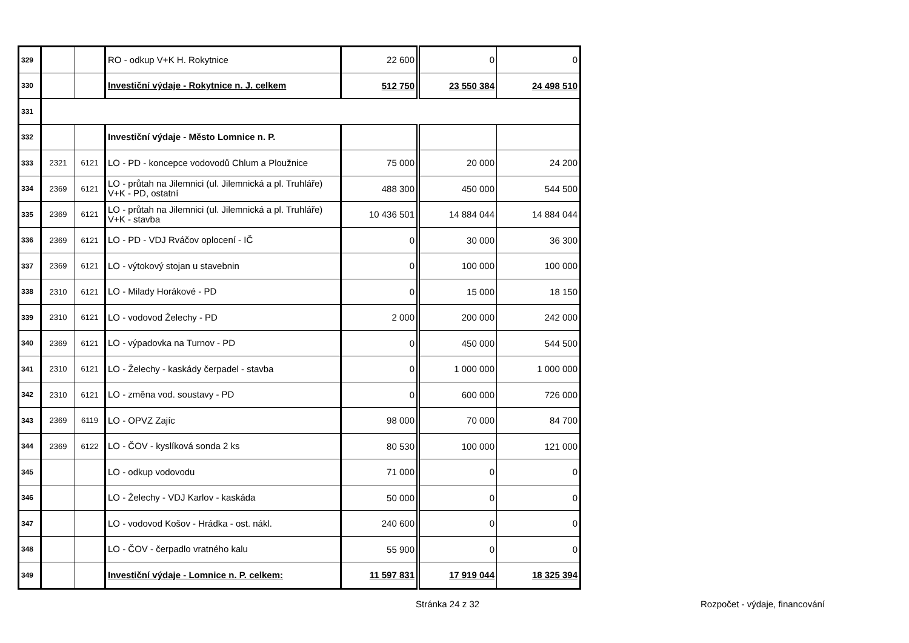| 329 | | | RO - odkup V+K H. Rokytnice | 22 600 | 0 | 0 |
| 330 | | | Investiční výdaje - Rokytnice n. J. celkem | 512 750 | 23 550 384 | 24 498 510 |
| 331 | | | | | | |
| 332 | | | Investiční výdaje - Město Lomnice n. P. | | | |
| 333 | 2321 | 6121 | LO - PD - koncepce vodovodů Chlum a Ploužnice | 75 000 | 20 000 | 24 200 |
| 334 | 2369 | 6121 | LO - průtah na Jilemnici (ul. Jilemnická a pl. Truhláře) V+K - PD, ostatní | 488 300 | 450 000 | 544 500 |
| 335 | 2369 | 6121 | LO - průtah na Jilemnici (ul. Jilemnická a pl. Truhláře) V+K - stavba | 10 436 501 | 14 884 044 | 14 884 044 |
| 336 | 2369 | 6121 | LO - PD - VDJ Rváčov oplocení - IČ | 0 | 30 000 | 36 300 |
| 337 | 2369 | 6121 | LO - výtokový stojan u stavebnin | 0 | 100 000 | 100 000 |
| 338 | 2310 | 6121 | LO - Milady Horákové - PD | 0 | 15 000 | 18 150 |
| 339 | 2310 | 6121 | LO - vodovod Želechy - PD | 2 000 | 200 000 | 242 000 |
| 340 | 2369 | 6121 | LO - výpadovka na Turnov - PD | 0 | 450 000 | 544 500 |
| 341 | 2310 | 6121 | LO - Želechy - kaskády čerpadel - stavba | 0 | 1 000 000 | 1 000 000 |
| 342 | 2310 | 6121 | LO - změna vod. soustavy - PD | 0 | 600 000 | 726 000 |
| 343 | 2369 | 6119 | LO - OPVZ Zajíc | 98 000 | 70 000 | 84 700 |
| 344 | 2369 | 6122 | LO - ČOV - kyslíková sonda 2 ks | 80 530 | 100 000 | 121 000 |
| 345 | | | LO - odkup vodovodu | 71 000 | 0 | 0 |
| 346 | | | LO - Želechy - VDJ Karlov - kaskáda | 50 000 | 0 | 0 |
| 347 | | | LO - vodovod Košov - Hrádka - ost. nákl. | 240 600 | 0 | 0 |
| 348 | | | LO - ČOV - čerpadlo vratného kalu | 55 900 | 0 | 0 |
| 349 | | | Investiční výdaje - Lomnice n. P. celkem: | 11 597 831 | 17 919 044 | 18 325 394 |
Stránka 24 z 32 Rozpočet - výdaje, financování